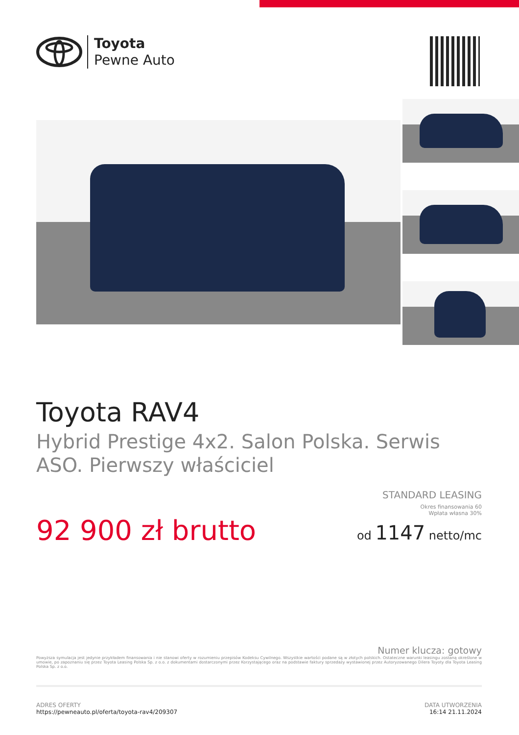Toyota
Pewne Auto
Toyota RAV4
Hybrid Prestige 4x2. Salon Polska. Serwis ASO. Pierwszy właściciel
92 900 zł brutto
STANDARD LEASING
Okres finansowania 60
Wpłata własna 30%
od 1147 netto/mc
Numer klucza: gotowy
Powyższa symulacja jest jedynie przykładem finansowania i nie stanowi oferty w rozumieniu przepisów Kodeksu Cywilnego. Wszystkie wartości podane są w złotych polskich. Ostateczne warunki leasingu zostaną określone w umowie, po zapoznaniu się przez Toyota Leasing Polska Sp. z o.o. z dokumentami dostarczonymi przez Korzystającego oraz na podstawie faktury sprzedaży wystawionej przez Autoryzowanego Dilera Toyoty dla Toyota Leasing Polska Sp. z o.o.
ADRES OFERTY
https://pewneauto.pl/oferta/toyota-rav4/209307
DATA UTWORZENIA
16:14 21.11.2024